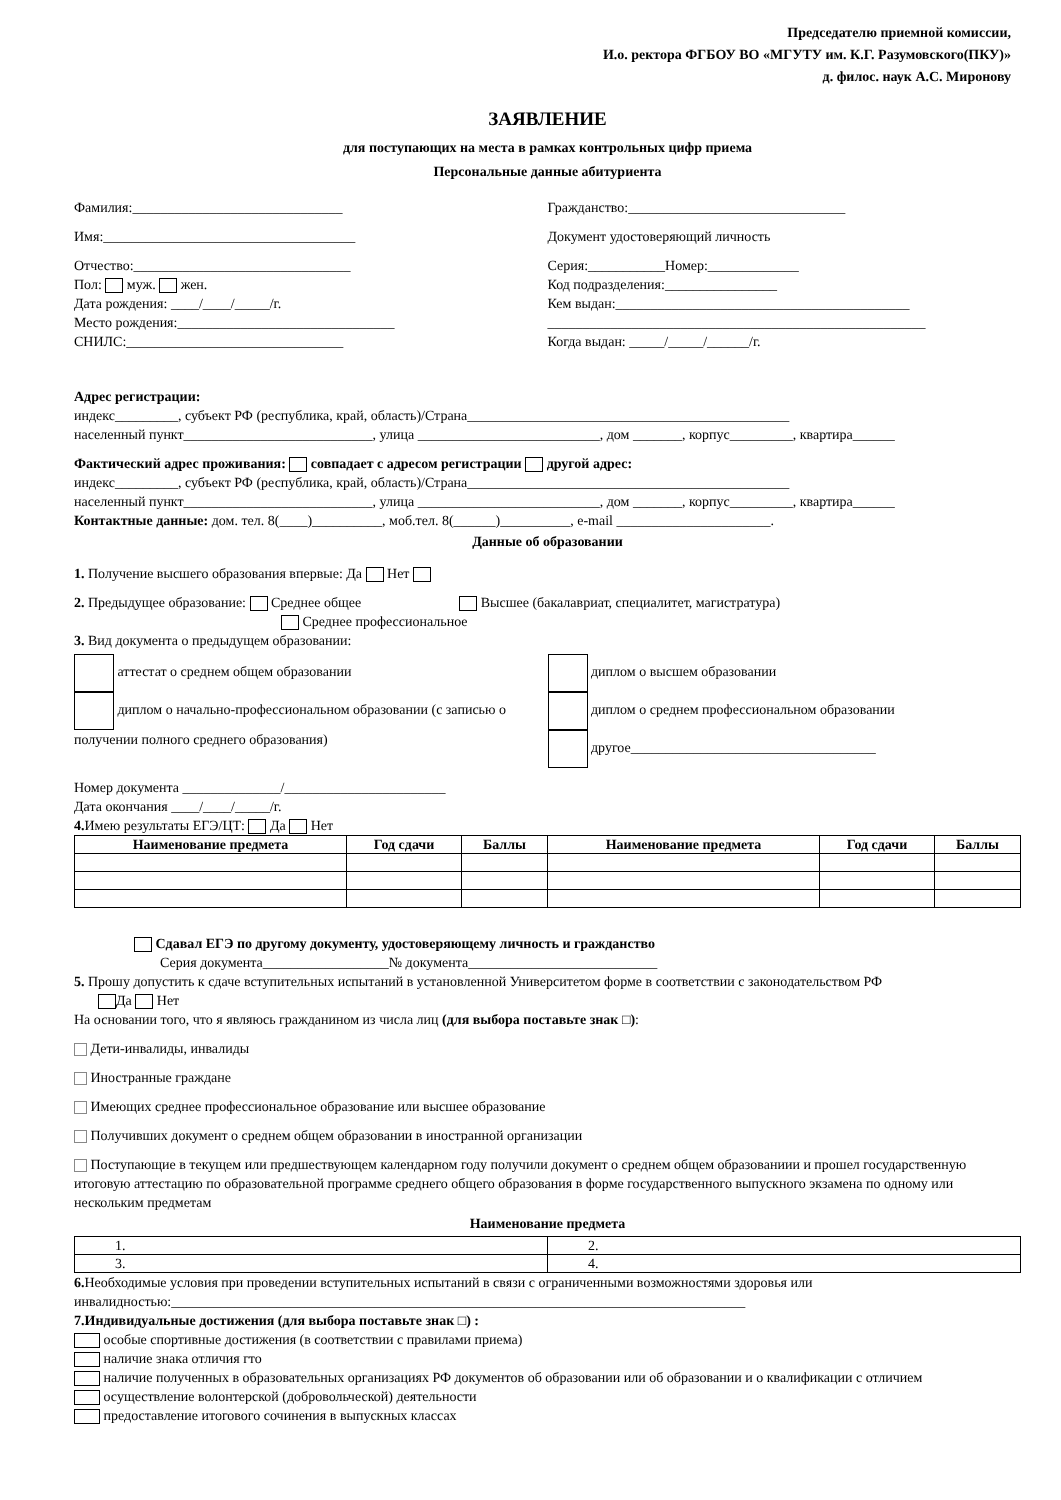Председателю приемной комиссии,
И.о. ректора ФГБОУ ВО «МГУТУ им. К.Г. Разумовского(ПКУ)»
д. филос. наук А.С. Миронову
ЗАЯВЛЕНИЕ
для поступающих на места в рамках контрольных цифр приема
Персональные данные абитуриента
Фамилия:______________________________
Имя:____________________________________
Отчество:_______________________________
Пол: муж. жен.
Дата рождения: ____/____/_____/г.
Место рождения:_______________________________
СНИЛС:_______________________________
Гражданство:_______________________________
Документ удостоверяющий личность
Серия:___________Номер:_____________
Код подразделения:________________
Кем выдан:__________________________________________
______________________________________________________
Когда выдан: _____/_____/______/г.
Адрес регистрации:
индекс_________, субъект РФ (республика, край, область)/Страна______________________________________________
населенный пункт___________________________, улица __________________________, дом _______, корпус_________, квартира______
Фактический адрес проживания: совпадает с адресом регистрации другой адрес:
индекс_________, субъект РФ (республика, край, область)/Страна______________________________________________
населенный пункт___________________________, улица __________________________, дом _______, корпус_________, квартира______
Контактные данные: дом. тел. 8(____)__________, моб.тел. 8(______)__________, e-mail ______________________.
Данные об образовании
1. Получение высшего образования впервые: Да Нет
2. Предыдущее образование: Среднее общее Высшее (бакалавриат, специалитет, магистратура)
Среднее профессиональное
3. Вид документа о предыдущем образовании:
аттестат о среднем общем образовании
диплом о начально-профессиональном образовании (с записью о получении полного среднего образования)
диплом о высшем образовании
диплом о среднем профессиональном образовании
другое___________________________________
Номер документа ______________/_______________________
Дата окончания ____/____/_____/г.
4. Имею результаты ЕГЭ/ЦТ: Да Нет
| Наименование предмета | Год сдачи | Баллы | Наименование предмета | Год сдачи | Баллы |
| --- | --- | --- | --- | --- | --- |
Сдавал ЕГЭ по другому документу, удостоверяющему личность и гражданство
Серия документа__________________№ документа___________________________
5. Прошу допустить к сдаче вступительных испытаний в установленной Университетом форме в соответствии с законодательством РФ
Да Нет
На основании того, что я являюсь гражданином из числа лиц (для выбора поставьте знак □):
Дети-инвалиды, инвалиды
Иностранные граждане
Имеющих среднее профессиональное образование или высшее образование
Получивших документ о среднем общем образовании в иностранной организации
Поступающие в текущем или предшествующем календарном году получили документ о среднем общем образованиии и прошел государственную итоговую аттестацию по образовательной программе среднего общего образования в форме государственного выпускного экзамена по одному или нескольким предметам
Наименование предмета
| 1. | 2. |
| 3. | 4. |
6. Необходимые условия при проведении вступительных испытаний в связи с ограниченными возможностями здоровья или инвалидностью:__________________________________________________________________________________
7.Индивидуальные достижения (для выбора поставьте знак □) :
особые спортивные достижения (в соответствии с правилами приема)
наличие знака отличия гто
наличие полученных в образовательных организациях РФ документов об образовании или об образовании и о квалификации с отличием
осуществление волонтерской (добровольческой) деятельности
предоставление итогового сочинения в выпускных классах